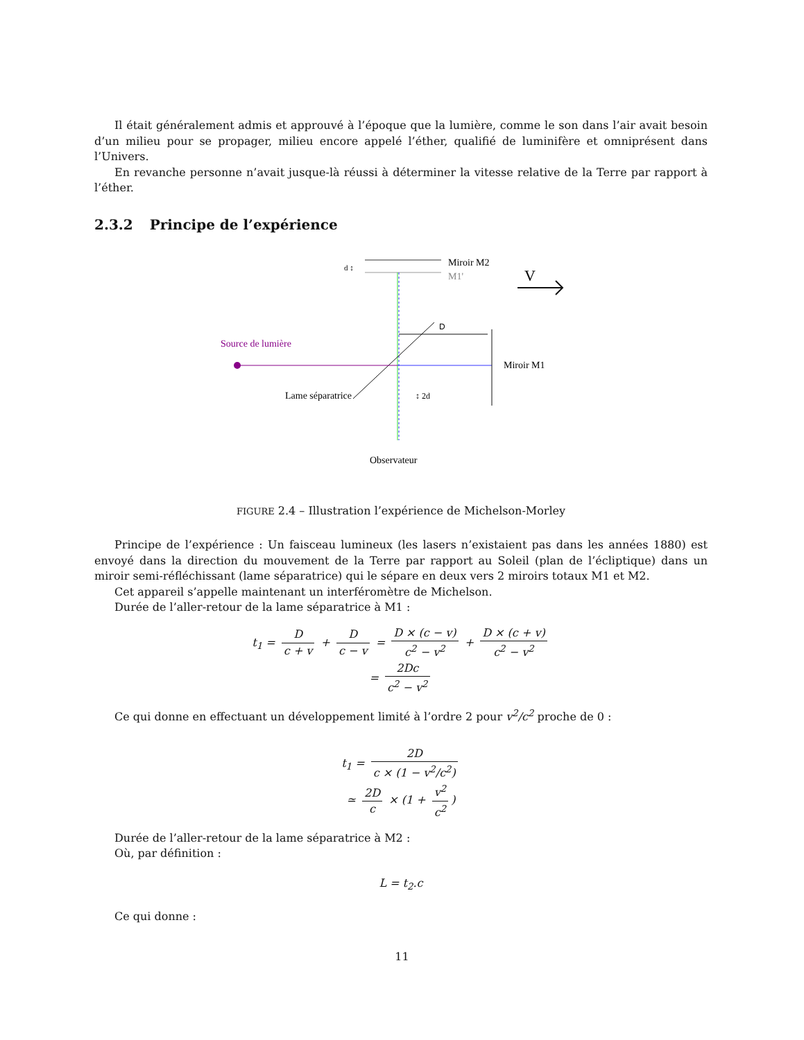Il était généralement admis et approuvé à l’époque que la lumière, comme le son dans l’air avait besoin d’un milieu pour se propager, milieu encore appelé l’éther, qualifié de luminifère et omniprésent dans l’Univers.
En revanche personne n’avait jusque-là réussi à déterminer la vitesse relative de la Terre par rapport à l’éther.
2.3.2 Principe de l’expérience
Miroir M2
M1'
d ↕
V
Source de lumière
D
Miroir M1
Lame séparatrice
↕ 2d
Observateur
FIGURE 2.4 – Illustration l’expérience de Michelson-Morley
Principe de l’expérience : Un faisceau lumineux (les lasers n’existaient pas dans les années 1880) est envoyé dans la direction du mouvement de la Terre par rapport au Soleil (plan de l’écliptique) dans un miroir semi-réfléchissant (lame séparatrice) qui le sépare en deux vers 2 miroirs totaux M1 et M2.
Cet appareil s’appelle maintenant un interféromètre de Michelson.
Durée de l’aller-retour de la lame séparatrice à M1 :
t<sub>1</sub> = D c + v + D c − v = D × (c − v) c<sup>2</sup> − v<sup>2</sup> + D × (c + v) c<sup>2</sup> − v<sup>2</sup>
= 2Dc c<sup>2</sup> − v<sup>2</sup>
Ce qui donne en effectuant un développement limité à l’ordre 2 pour v<sup>2</sup>/c<sup>2</sup> proche de 0 :
t<sub>1</sub> = 2D c × (1 − v<sup>2</sup>/c<sup>2</sup>)
≃ 2D c × (1 + v<sup>2</sup> c<sup>2</sup>)
Durée de l’aller-retour de la lame séparatrice à M2 :
Où, par définition :
L = t<sub>2</sub>.c
Ce qui donne :
11